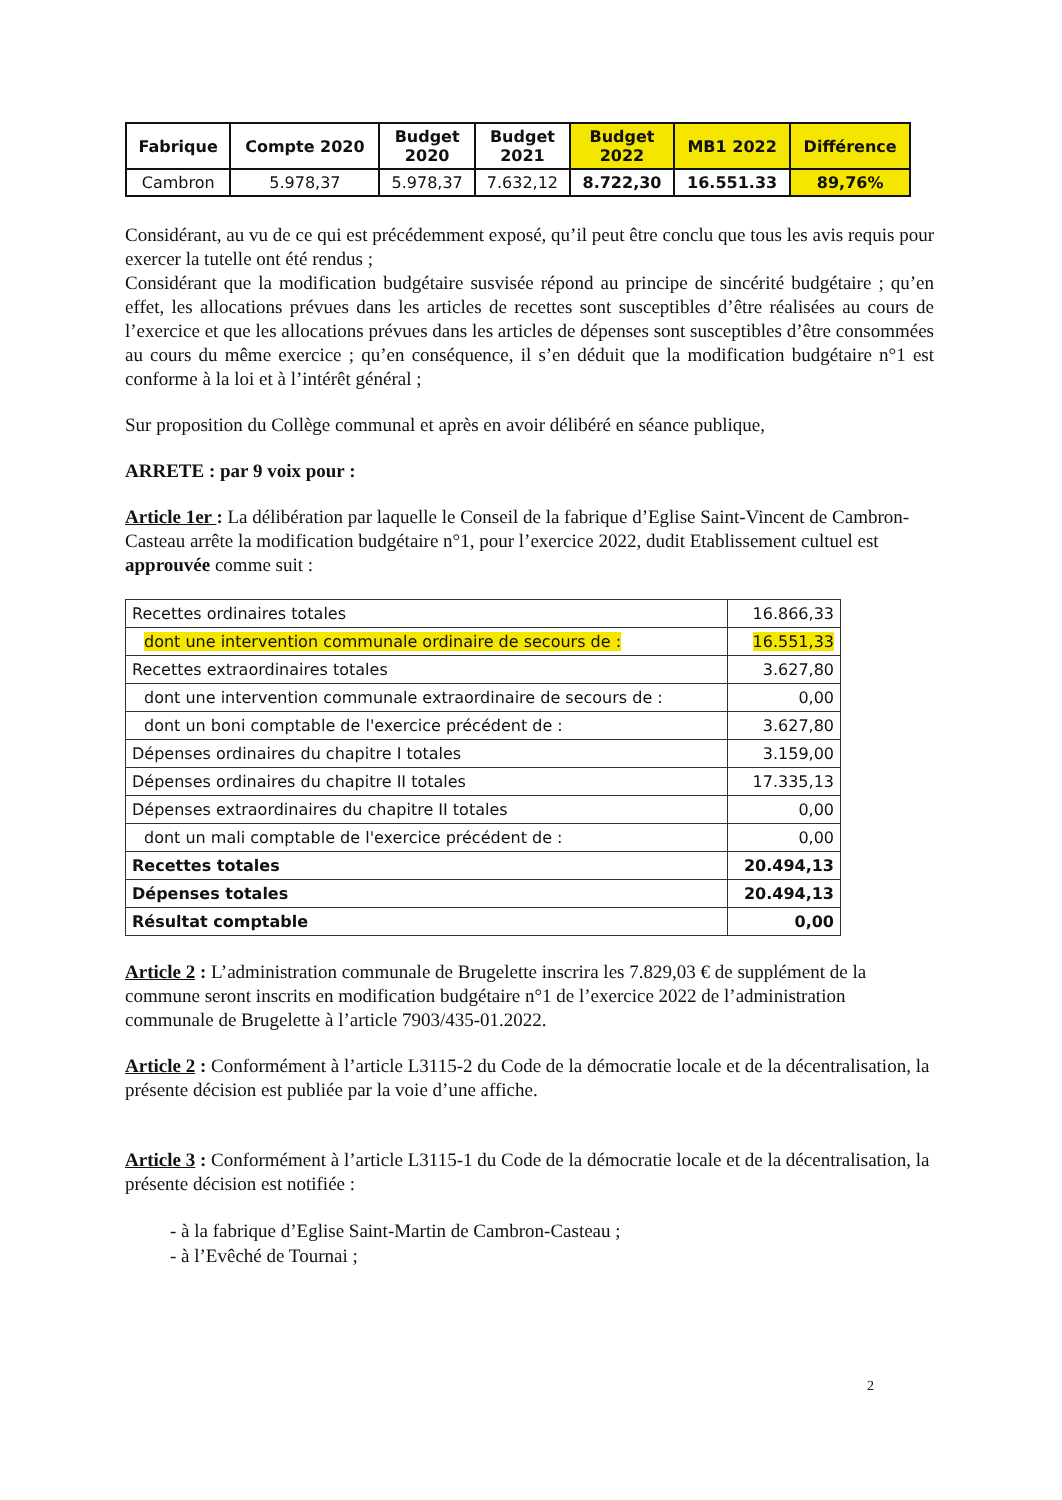| Fabrique | Compte 2020 | Budget 2020 | Budget 2021 | Budget 2022 | MB1 2022 | Différence |
| --- | --- | --- | --- | --- | --- | --- |
| Cambron | 5.978,37 | 5.978,37 | 7.632,12 | 8.722,30 | 16.551.33 | 89,76% |
Considérant, au vu de ce qui est précédemment exposé, qu’il peut être conclu que tous les avis requis pour exercer la tutelle ont été rendus ;
Considérant que la modification budgétaire susvisée répond au principe de sincérité budgétaire ; qu’en effet, les allocations prévues dans les articles de recettes sont susceptibles d’être réalisées au cours de l’exercice et que les allocations prévues dans les articles de dépenses sont susceptibles d’être consommées au cours du même exercice ; qu’en conséquence, il s’en déduit que la modification budgétaire n°1 est conforme à la loi et à l’intérêt général ;
Sur proposition du Collège communal et après en avoir délibéré en séance publique,
ARRETE : par 9 voix pour :
Article 1er : La délibération par laquelle le Conseil de la fabrique d’Eglise Saint-Vincent de Cambron-Casteau arrête la modification budgétaire n°1, pour l’exercice 2022, dudit Etablissement cultuel est approuvée comme suit :
| Recettes ordinaires totales | 16.866,33 |
| dont une intervention communale ordinaire de secours de : | 16.551,33 |
| Recettes extraordinaires totales | 3.627,80 |
| dont une intervention communale extraordinaire de secours de : | 0,00 |
| dont un boni comptable de l'exercice précédent de : | 3.627,80 |
| Dépenses ordinaires du chapitre I totales | 3.159,00 |
| Dépenses ordinaires du chapitre II totales | 17.335,13 |
| Dépenses extraordinaires du chapitre II totales | 0,00 |
| dont un mali comptable de l'exercice précédent de : | 0,00 |
| Recettes totales | 20.494,13 |
| Dépenses totales | 20.494,13 |
| Résultat comptable | 0,00 |
Article 2 : L’administration communale de Brugelette inscrira les 7.829,03 € de supplément de la commune seront inscrits en modification budgétaire n°1 de l’exercice 2022 de l’administration communale de Brugelette à l’article 7903/435-01.2022.
Article 2 : Conformément à l’article L3115-2 du Code de la démocratie locale et de la décentralisation, la présente décision est publiée par la voie d’une affiche.
Article 3 : Conformément à l’article L3115-1 du Code de la démocratie locale et de la décentralisation, la présente décision est notifiée :
- à la fabrique d’Eglise Saint-Martin de Cambron-Casteau ;
- à l’Evêché de Tournai ;
2